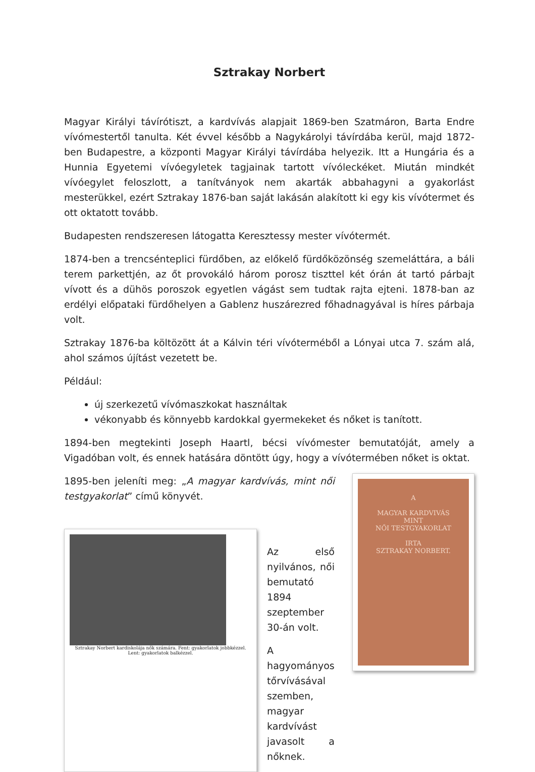Sztrakay Norbert
Magyar Királyi távírótiszt, a kardvívás alapjait 1869-ben Szatmáron, Barta Endre vívómestertől tanulta. Két évvel később a Nagykárolyi távírdába kerül, majd 1872-ben Budapestre, a központi Magyar Királyi távírdába helyezik. Itt a Hungária és a Hunnia Egyetemi vívóegyletek tagjainak tartott vívóleckéket. Miután mindkét vívóegylet feloszlott, a tanítványok nem akarták abbahagyni a gyakorlást mesterükkel, ezért Sztrakay 1876-ban saját lakásán alakított ki egy kis vívótermet és ott oktatott tovább.
Budapesten rendszeresen látogatta Keresztessy mester vívótermét.
1874-ben a trencsénteplici fürdőben, az előkelő fürdőközönség szemeláttára, a báli terem parkettjén, az őt provokáló három porosz tiszttel két órán át tartó párbajt vívott és a dühös poroszok egyetlen vágást sem tudtak rajta ejteni. 1878-ban az erdélyi előpataki fürdőhelyen a Gablenz huszárezred főhadnagyával is híres párbaja volt.
Sztrakay 1876-ba költözött át a Kálvin téri vívóterméből a Lónyai utca 7. szám alá, ahol számos újítást vezetett be.
Például:
új szerkezetű vívómaszkokat használtak
vékonyabb és könnyebb kardokkal gyermekeket és nőket is tanított.
1894-ben megtekinti Joseph Haartl, bécsi vívómester bemutatóját, amely a Vigadóban volt, és ennek hatására döntött úgy, hogy a vívótermében nőket is oktat.
1895-ben jeleníti meg: „A magyar kardvívás, mint női testgyakorlat” című könyvét.
Sztrakay Norbert kardiskolája nők számára. Fent: gyakorlatok jobbkézzel. Lent: gyakorlatok balkézzel.
Az első nyilvános, női bemutató 1894 szeptember 30-án volt.
A hagyományos tőrvívásával szemben, magyar kardvívást javasolt a nőknek.
A
MAGYAR KARDVIVÁS
MINT
NŐI TESTGYAKORLAT
IRTA
SZTRAKAY NORBERT.